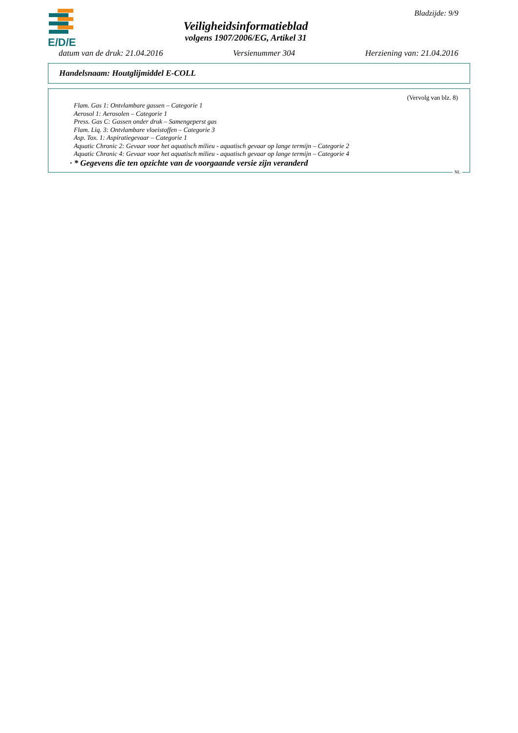E/D/E
Veiligheidsinformatieblad
volgens 1907/2006/EG, Artikel 31
Bladzijde: 9/9
datum van de druk: 21.04.2016 Versienummer 304 Herziening van: 21.04.2016
Handelsnaam: Houtglijmiddel E-COLL
(Vervolg van blz. 8)
Flam. Gas 1: Ontvlambare gassen – Categorie 1
Aerosol 1: Aerosolen – Categorie 1
Press. Gas C: Gassen onder druk – Samengeperst gas
Flam. Liq. 3: Ontvlambare vloeistoffen – Categorie 3
Asp. Tox. 1: Aspiratiegevaar – Categorie 1
Aquatic Chronic 2: Gevaar voor het aquatisch milieu - aquatisch gevaar op lange termijn – Categorie 2
Aquatic Chronic 4: Gevaar voor het aquatisch milieu - aquatisch gevaar op lange termijn – Categorie 4
· * Gegevens die ten opzichte van de voorgaande versie zijn veranderd
NL